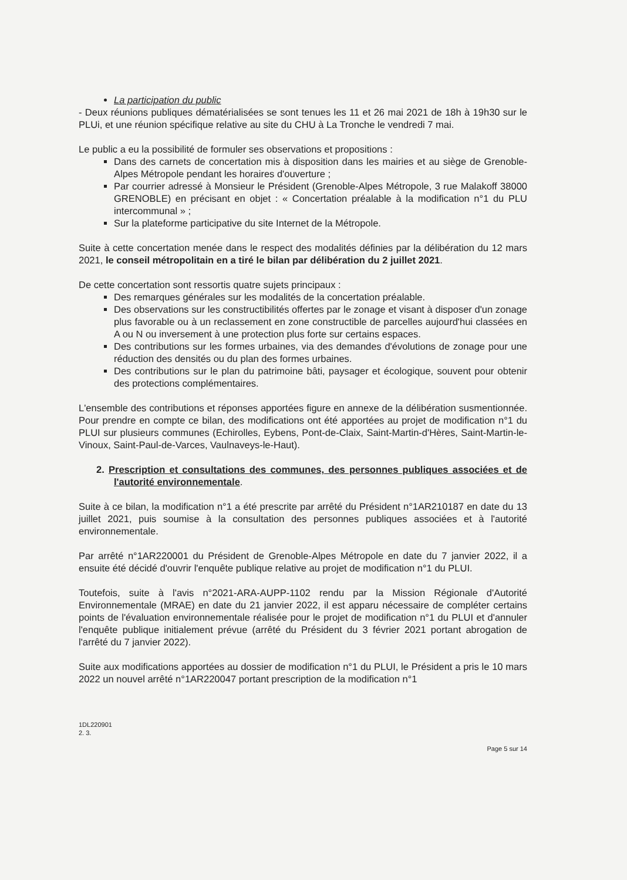La participation du public
- Deux réunions publiques dématérialisées se sont tenues les 11 et 26 mai 2021 de 18h à 19h30 sur le PLUi, et une réunion spécifique relative au site du CHU à La Tronche le vendredi 7 mai.
Le public a eu la possibilité de formuler ses observations et propositions :
Dans des carnets de concertation mis à disposition dans les mairies et au siège de Grenoble-Alpes Métropole pendant les horaires d'ouverture ;
Par courrier adressé à Monsieur le Président (Grenoble-Alpes Métropole, 3 rue Malakoff 38000 GRENOBLE) en précisant en objet : « Concertation préalable à la modification n°1 du PLU intercommunal » ;
Sur la plateforme participative du site Internet de la Métropole.
Suite à cette concertation menée dans le respect des modalités définies par la délibération du 12 mars 2021, le conseil métropolitain en a tiré le bilan par délibération du 2 juillet 2021.
De cette concertation sont ressortis quatre sujets principaux :
Des remarques générales sur les modalités de la concertation préalable.
Des observations sur les constructibilités offertes par le zonage et visant à disposer d'un zonage plus favorable ou à un reclassement en zone constructible de parcelles aujourd'hui classées en A ou N ou inversement à une protection plus forte sur certains espaces.
Des contributions sur les formes urbaines, via des demandes d'évolutions de zonage pour une réduction des densités ou du plan des formes urbaines.
Des contributions sur le plan du patrimoine bâti, paysager et écologique, souvent pour obtenir des protections complémentaires.
L'ensemble des contributions et réponses apportées figure en annexe de la délibération susmentionnée. Pour prendre en compte ce bilan, des modifications ont été apportées au projet de modification n°1 du PLUI sur plusieurs communes (Echirolles, Eybens, Pont-de-Claix, Saint-Martin-d'Hères, Saint-Martin-le-Vinoux, Saint-Paul-de-Varces, Vaulnaveys-le-Haut).
2. Prescription et consultations des communes, des personnes publiques associées et de l'autorité environnementale.
Suite à ce bilan, la modification n°1 a été prescrite par arrêté du Président n°1AR210187 en date du 13 juillet 2021, puis soumise à la consultation des personnes publiques associées et à l'autorité environnementale.
Par arrêté n°1AR220001 du Président de Grenoble-Alpes Métropole en date du 7 janvier 2022, il a ensuite été décidé d'ouvrir l'enquête publique relative au projet de modification n°1 du PLUI.
Toutefois, suite à l'avis n°2021-ARA-AUPP-1102 rendu par la Mission Régionale d'Autorité Environnementale (MRAE) en date du 21 janvier 2022, il est apparu nécessaire de compléter certains points de l'évaluation environnementale réalisée pour le projet de modification n°1 du PLUI et d'annuler l'enquête publique initialement prévue (arrêté du Président du 3 février 2021 portant abrogation de l'arrêté du 7 janvier 2022).
Suite aux modifications apportées au dossier de modification n°1 du PLUI, le Président a pris le 10 mars 2022 un nouvel arrêté n°1AR220047 portant prescription de la modification n°1
1DL220901
2. 3.
Page 5 sur 14